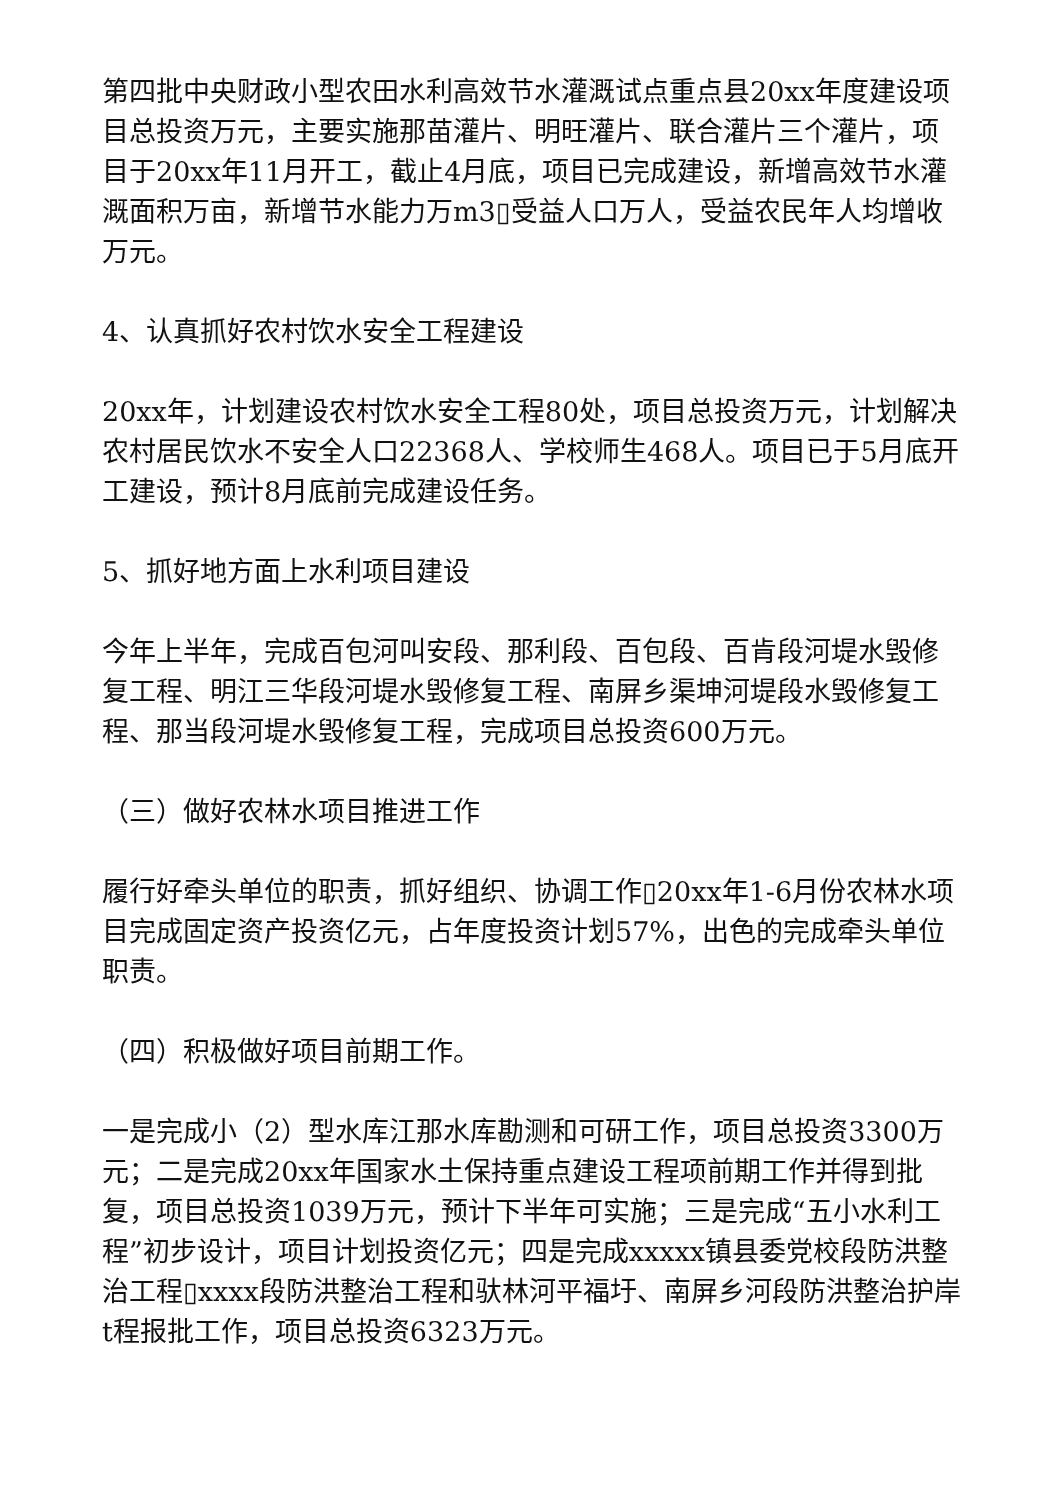第四批中央财政小型农田水利高效节水灌溉试点重点县20xx年度建设项目总投资万元，主要实施那苗灌片、明旺灌片、联合灌片三个灌片，项目于20xx年11月开工，截止4月底，项目已完成建设，新增高效节水灌溉面积万亩，新增节水能力万m3▯受益人口万人，受益农民年人均增收万元。
4、认真抓好农村饮水安全工程建设
20xx年，计划建设农村饮水安全工程80处，项目总投资万元，计划解决农村居民饮水不安全人口22368人、学校师生468人。项目已于5月底开工建设，预计8月底前完成建设任务。
5、抓好地方面上水利项目建设
今年上半年，完成百包河叫安段、那利段、百包段、百肯段河堤水毁修复工程、明江三华段河堤水毁修复工程、南屏乡渠坤河堤段水毁修复工程、那当段河堤水毁修复工程，完成项目总投资600万元。
（三）做好农林水项目推进工作
履行好牵头单位的职责，抓好组织、协调工作▯20xx年1-6月份农林水项目完成固定资产投资亿元，占年度投资计划57%，出色的完成牵头单位职责。
（四）积极做好项目前期工作。
一是完成小（2）型水库江那水库勘测和可研工作，项目总投资3300万元；二是完成20xx年国家水土保持重点建设工程项前期工作并得到批复，项目总投资1039万元，预计下半年可实施；三是完成“五小水利工程”初步设计，项目计划投资亿元；四是完成xxxxx镇县委党校段防洪整治工程▯xxxx段防洪整治工程和驮林河平福圩、南屏乡河段防洪整治护岸t程报批工作，项目总投资6323万元。